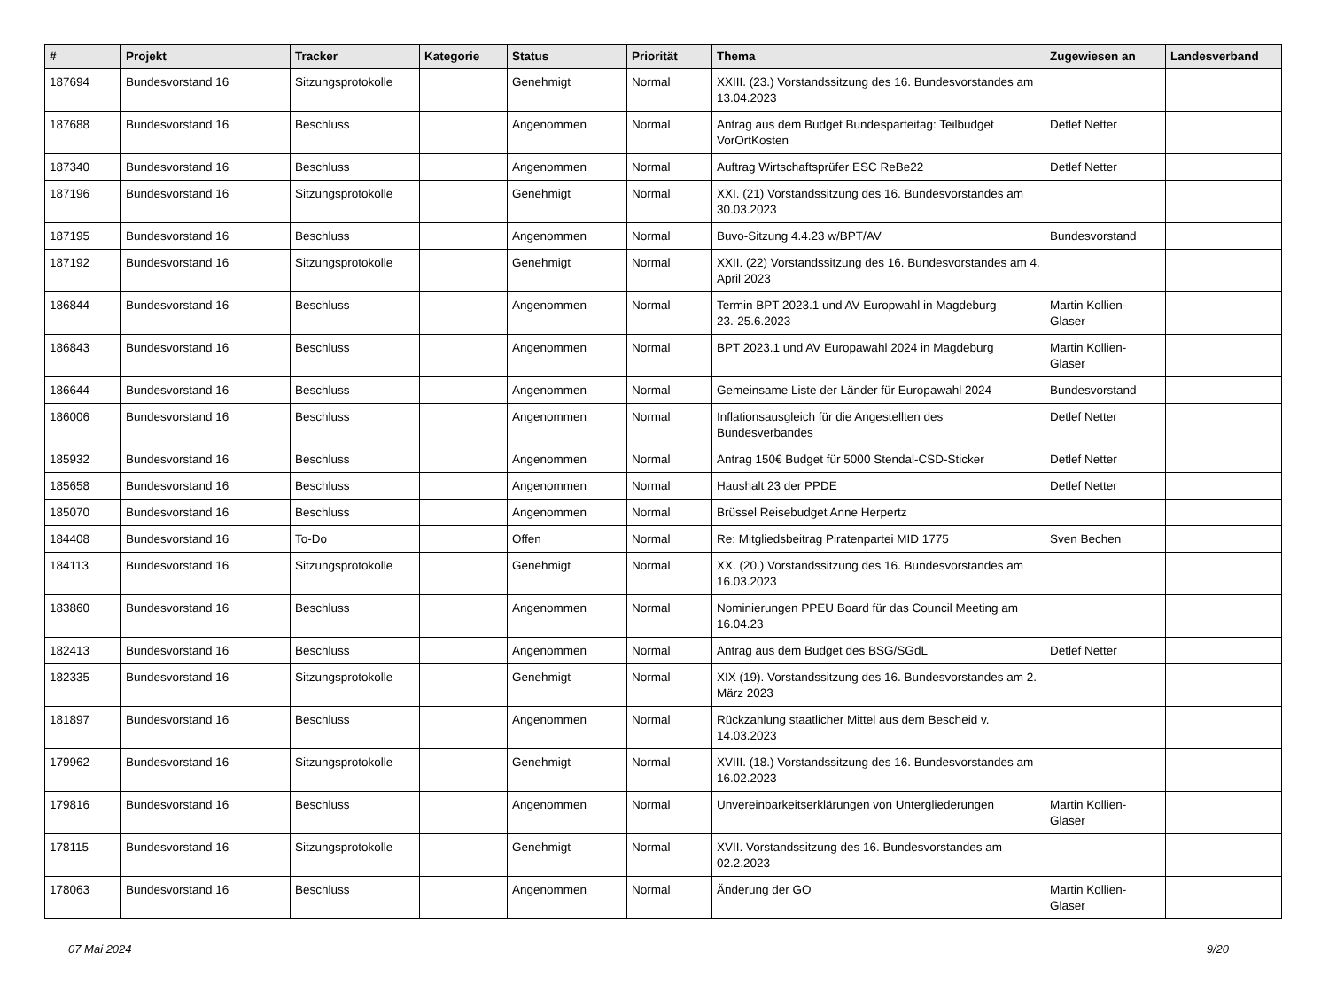| # | Projekt | Tracker | Kategorie | Status | Priorität | Thema | Zugewiesen an | Landesverband |
| --- | --- | --- | --- | --- | --- | --- | --- | --- |
| 187694 | Bundesvorstand 16 | Sitzungsprotokolle | | Genehmigt | Normal | XXIII. (23.) Vorstandssitzung des 16. Bundesvorstandes am 13.04.2023 | | |
| 187688 | Bundesvorstand 16 | Beschluss | | Angenommen | Normal | Antrag aus dem Budget Bundesparteitag: Teilbudget VorOrtKosten | Detlef Netter | |
| 187340 | Bundesvorstand 16 | Beschluss | | Angenommen | Normal | Auftrag Wirtschaftsprüfer ESC ReBe22 | Detlef Netter | |
| 187196 | Bundesvorstand 16 | Sitzungsprotokolle | | Genehmigt | Normal | XXI. (21) Vorstandssitzung des 16. Bundesvorstandes am 30.03.2023 | | |
| 187195 | Bundesvorstand 16 | Beschluss | | Angenommen | Normal | Buvo-Sitzung 4.4.23 w/BPT/AV | Bundesvorstand | |
| 187192 | Bundesvorstand 16 | Sitzungsprotokolle | | Genehmigt | Normal | XXII. (22) Vorstandssitzung des 16. Bundesvorstandes am 4. April 2023 | | |
| 186844 | Bundesvorstand 16 | Beschluss | | Angenommen | Normal | Termin BPT 2023.1 und AV Europwahl in Magdeburg 23.-25.6.2023 | Martin Kollien-Glaser | |
| 186843 | Bundesvorstand 16 | Beschluss | | Angenommen | Normal | BPT 2023.1 und AV Europawahl 2024 in Magdeburg | Martin Kollien-Glaser | |
| 186644 | Bundesvorstand 16 | Beschluss | | Angenommen | Normal | Gemeinsame Liste der Länder für Europawahl 2024 | Bundesvorstand | |
| 186006 | Bundesvorstand 16 | Beschluss | | Angenommen | Normal | Inflationsausgleich für die Angestellten des Bundesverbandes | Detlef Netter | |
| 185932 | Bundesvorstand 16 | Beschluss | | Angenommen | Normal | Antrag 150€ Budget für 5000 Stendal-CSD-Sticker | Detlef Netter | |
| 185658 | Bundesvorstand 16 | Beschluss | | Angenommen | Normal | Haushalt 23 der PPDE | Detlef Netter | |
| 185070 | Bundesvorstand 16 | Beschluss | | Angenommen | Normal | Brüssel Reisebudget Anne Herpertz | | |
| 184408 | Bundesvorstand 16 | To-Do | | Offen | Normal | Re: Mitgliedsbeitrag Piratenpartei MID 1775 | Sven Bechen | |
| 184113 | Bundesvorstand 16 | Sitzungsprotokolle | | Genehmigt | Normal | XX. (20.) Vorstandssitzung des 16. Bundesvorstandes am 16.03.2023 | | |
| 183860 | Bundesvorstand 16 | Beschluss | | Angenommen | Normal | Nominierungen PPEU Board für das Council Meeting am 16.04.23 | | |
| 182413 | Bundesvorstand 16 | Beschluss | | Angenommen | Normal | Antrag aus dem Budget des BSG/SGdL | Detlef Netter | |
| 182335 | Bundesvorstand 16 | Sitzungsprotokolle | | Genehmigt | Normal | XIX (19). Vorstandssitzung des 16. Bundesvorstandes am 2. März 2023 | | |
| 181897 | Bundesvorstand 16 | Beschluss | | Angenommen | Normal | Rückzahlung staatlicher Mittel aus dem Bescheid v. 14.03.2023 | | |
| 179962 | Bundesvorstand 16 | Sitzungsprotokolle | | Genehmigt | Normal | XVIII. (18.) Vorstandssitzung des 16. Bundesvorstandes am 16.02.2023 | | |
| 179816 | Bundesvorstand 16 | Beschluss | | Angenommen | Normal | Unvereinbarkeitserklärungen von Untergliederungen | Martin Kollien-Glaser | |
| 178115 | Bundesvorstand 16 | Sitzungsprotokolle | | Genehmigt | Normal | XVII. Vorstandssitzung des 16. Bundesvorstandes am 02.2.2023 | | |
| 178063 | Bundesvorstand 16 | Beschluss | | Angenommen | Normal | Änderung der GO | Martin Kollien-Glaser | |
07 Mai 2024 9/20